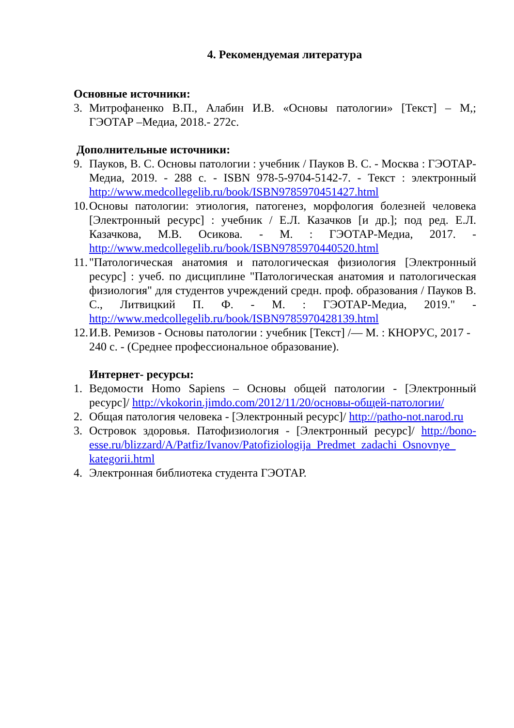4. Рекомендуемая литература
Основные источники:
3. Митрофаненко В.П., Алабин И.В. «Основы патологии» [Текст] – М,; ГЭОТАР –Медиа, 2018.- 272с.
Дополнительные источники:
9. Пауков, В. С. Основы патологии : учебник / Пауков В. С. - Москва : ГЭОТАР-Медиа, 2019. - 288 с. - ISBN 978-5-9704-5142-7. - Текст : электронный http://www.medcollegelib.ru/book/ISBN9785970451427.html
10.
Основы патологии: этиология, патогенез, морфология болезней человека [Электронный ресурс] : учебник / Е.Л. Казачков [и др.]; под ред. Е.Л. Казачкова, М.В. Осикова. - М. : ГЭОТАР-Медиа, 2017. - http://www.medcollegelib.ru/book/ISBN9785970440520.html
11.
"Патологическая анатомия и патологическая физиология [Электронный ресурс] : учеб. по дисциплине "Патологическая анатомия и патологическая физиология" для студентов учреждений средн. проф. образования / Пауков В. С., Литвицкий П. Ф. - М. : ГЭОТАР-Медиа, 2019." - http://www.medcollegelib.ru/book/ISBN9785970428139.html
12.
И.В. Ремизов - Основы патологии : учебник [Текст] /— М. : КНОРУС, 2017 - 240 с. - (Среднее профессиональное образование).
Интернет- ресурсы:
1. Ведомости Homo Sapiens – Основы общей патологии - [Электронный ресурс]/ http://vkokorin.jimdo.com/2012/11/20/основы-общей-патологии/
2. Общая патология человека - [Электронный ресурс]/ http://patho-not.narod.ru
3. Островок здоровья. Патофизиология - [Электронный ресурс]/ http://bono-esse.ru/blizzard/A/Patfiz/Ivanov/Patofiziologija_Predmet_zadachi_Osnovnye_ kategorii.html
4. Электронная библиотека студента ГЭОТАР.